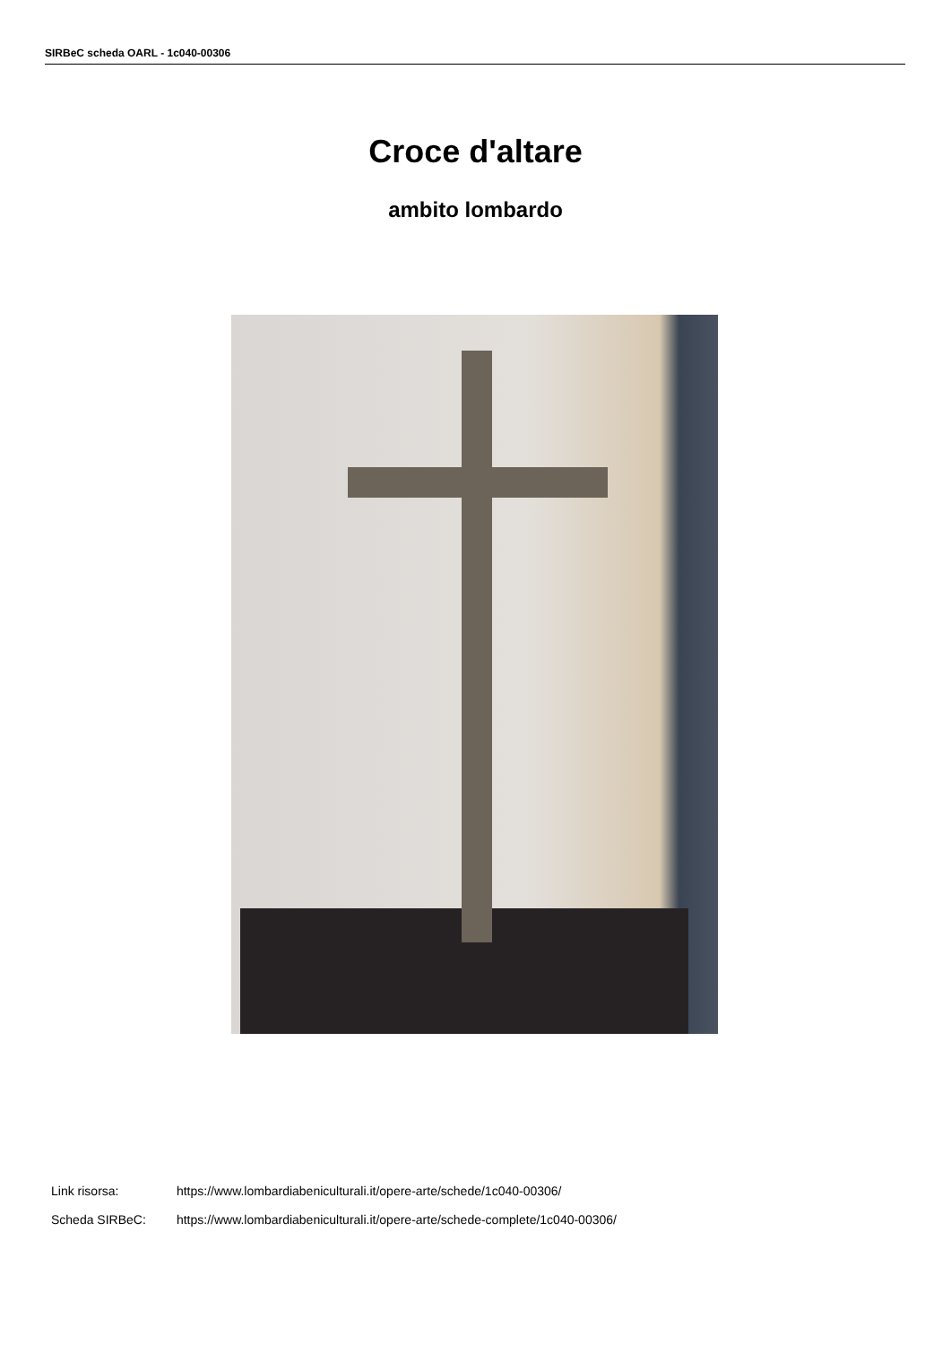SIRBeC scheda OARL - 1c040-00306
Croce d'altare
ambito lombardo
Link risorsa: https://www.lombardiabeniculturali.it/opere-arte/schede/1c040-00306/
Scheda SIRBeC: https://www.lombardiabeniculturali.it/opere-arte/schede-complete/1c040-00306/